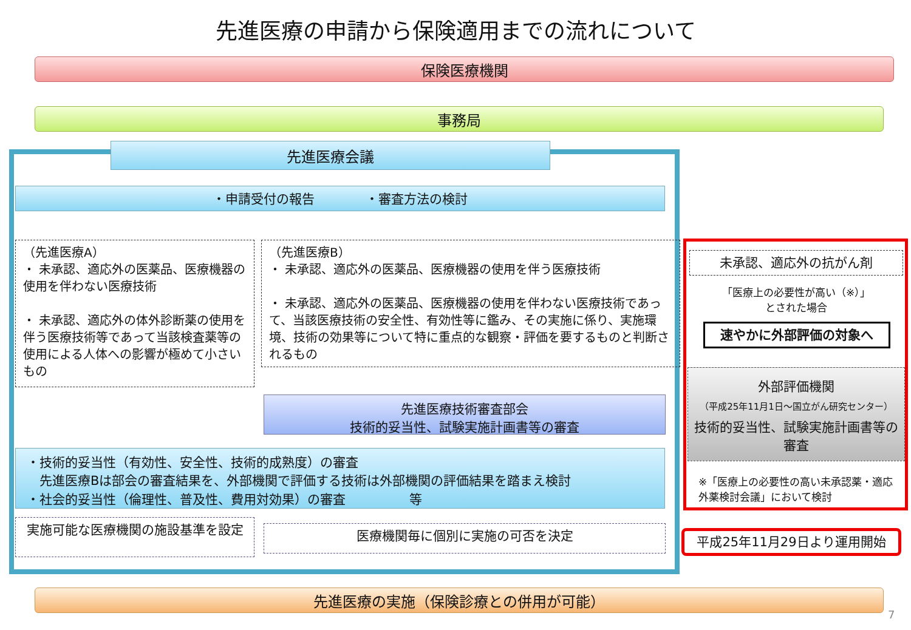先進医療の申請から保険適用までの流れについて
保険医療機関
事務局
先進医療会議
・申請受付の報告　　　　・審査方法の検討
（先進医療A）
・ 未承認、適応外の医薬品、医療機器の使用を伴わない医療技術
・ 未承認、適応外の体外診断薬の使用を伴う医療技術等であって当該検査薬等の使用による人体への影響が極めて小さいもの
（先進医療B）
・ 未承認、適応外の医薬品、医療機器の使用を伴う医療技術
・ 未承認、適応外の医薬品、医療機器の使用を伴わない医療技術であって、当該医療技術の安全性、有効性等に鑑み、その実施に係り、実施環境、技術の効果等について特に重点的な観察・評価を要するものと判断されるもの
先進医療技術審査部会
技術的妥当性、試験実施計画書等の審査
・技術的妥当性（有効性、安全性、技術的成熟度）の審査
　先進医療Bは部会の審査結果を、外部機関で評価する技術は外部機関の評価結果を踏まえ検討
・社会的妥当性（倫理性、普及性、費用対効果）の審査　　　　　等
実施可能な医療機関の施設基準を設定 医療機関毎に個別に実施の可否を決定
先進医療の実施（保険診療との併用が可能）
未承認、適応外の抗がん剤
「医療上の必要性が高い（※）」
とされた場合
速やかに外部評価の対象へ
外部評価機関
（平成25年11月1日～国立がん研究センター）
技術的妥当性、試験実施計画書等の審査
※「医療上の必要性の高い未承認薬・適応外薬検討会議」において検討
平成25年11月29日より運用開始
7